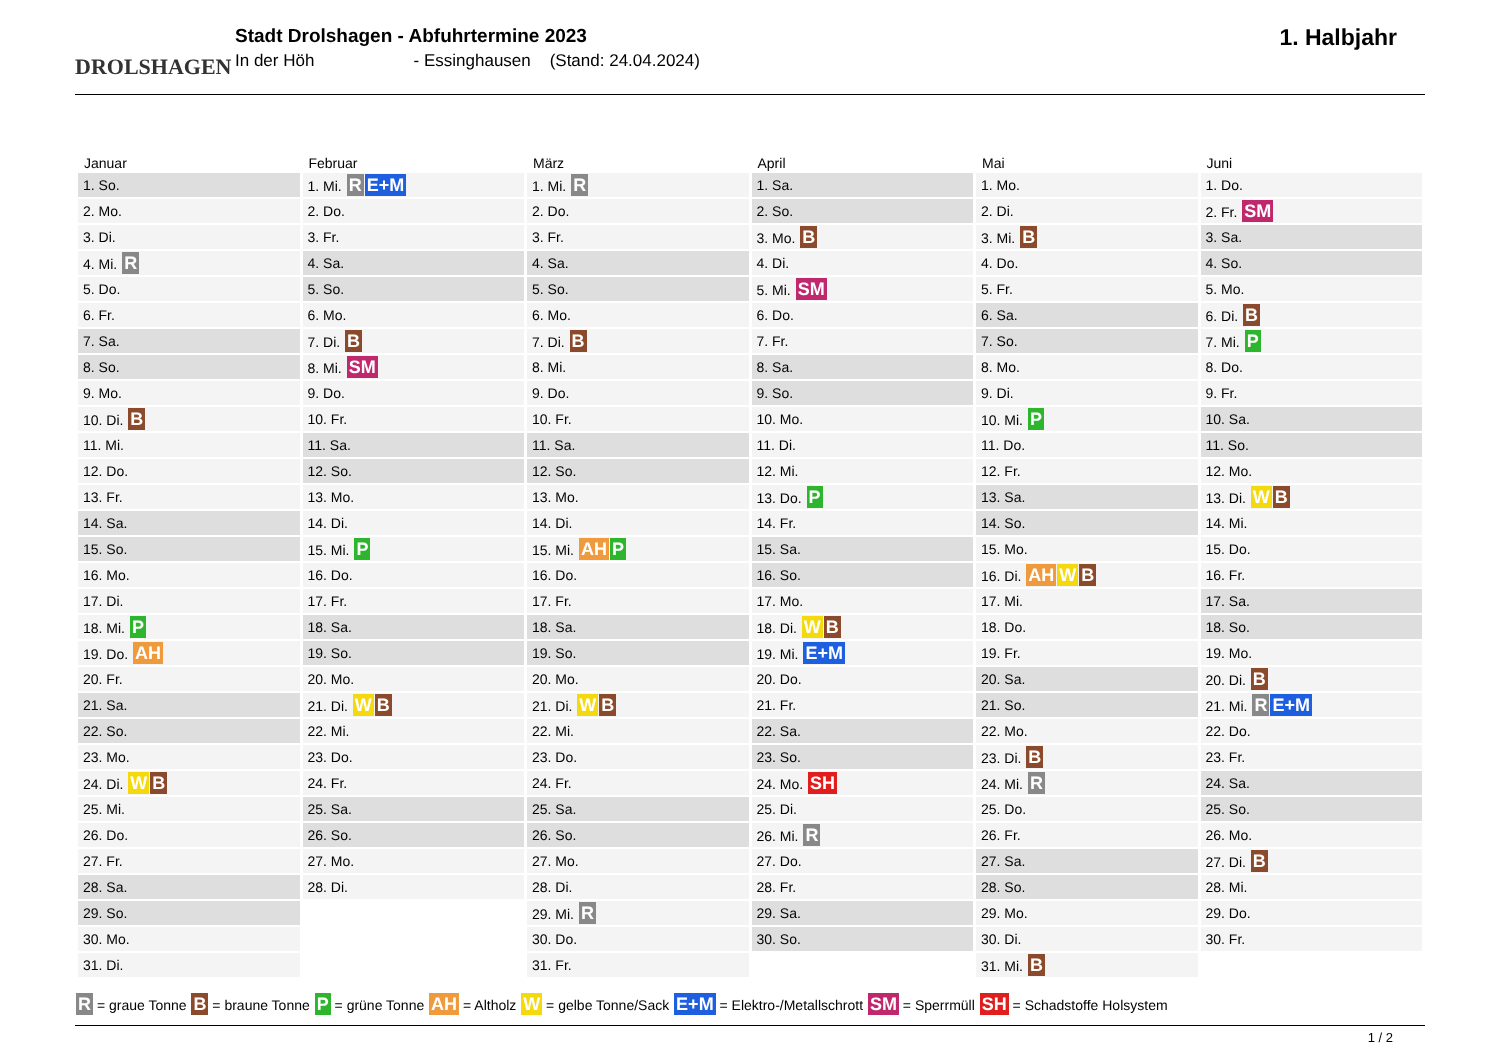DROLSHAGEN
Stadt Drolshagen - Abfuhrtermine 2023
In der Höh - Essinghausen (Stand: 24.04.2024)
1. Halbjahr
| Januar | Februar | März | April | Mai | Juni |
| --- | --- | --- | --- | --- | --- |
| 1. So. | 1. Mi. R E+M | 1. Mi. R | 1. Sa. | 1. Mo. | 1. Do. |
| 2. Mo. | 2. Do. | 2. Do. | 2. So. | 2. Di. | 2. Fr. SM |
| 3. Di. | 3. Fr. | 3. Fr. | 3. Mo. B | 3. Mi. B | 3. Sa. |
| 4. Mi. R | 4. Sa. | 4. Sa. | 4. Di. | 4. Do. | 4. So. |
| 5. Do. | 5. So. | 5. So. | 5. Mi. SM | 5. Fr. | 5. Mo. |
| 6. Fr. | 6. Mo. | 6. Mo. | 6. Do. | 6. Sa. | 6. Di. B |
| 7. Sa. | 7. Di. B | 7. Di. B | 7. Fr. | 7. So. | 7. Mi. P |
| 8. So. | 8. Mi. SM | 8. Mi. | 8. Sa. | 8. Mo. | 8. Do. |
| 9. Mo. | 9. Do. | 9. Do. | 9. So. | 9. Di. | 9. Fr. |
| 10. Di. B | 10. Fr. | 10. Fr. | 10. Mo. | 10. Mi. P | 10. Sa. |
| 11. Mi. | 11. Sa. | 11. Sa. | 11. Di. | 11. Do. | 11. So. |
| 12. Do. | 12. So. | 12. So. | 12. Mi. | 12. Fr. | 12. Mo. |
| 13. Fr. | 13. Mo. | 13. Mo. | 13. Do. P | 13. Sa. | 13. Di. W B |
| 14. Sa. | 14. Di. | 14. Di. | 14. Fr. | 14. So. | 14. Mi. |
| 15. So. | 15. Mi. P | 15. Mi. AH P | 15. Sa. | 15. Mo. | 15. Do. |
| 16. Mo. | 16. Do. | 16. Do. | 16. So. | 16. Di. AH W B | 16. Fr. |
| 17. Di. | 17. Fr. | 17. Fr. | 17. Mo. | 17. Mi. | 17. Sa. |
| 18. Mi. P | 18. Sa. | 18. Sa. | 18. Di. W B | 18. Do. | 18. So. |
| 19. Do. AH | 19. So. | 19. So. | 19. Mi. E+M | 19. Fr. | 19. Mo. |
| 20. Fr. | 20. Mo. | 20. Mo. | 20. Do. | 20. Sa. | 20. Di. B |
| 21. Sa. | 21. Di. W B | 21. Di. W B | 21. Fr. | 21. So. | 21. Mi. R E+M |
| 22. So. | 22. Mi. | 22. Mi. | 22. Sa. | 22. Mo. | 22. Do. |
| 23. Mo. | 23. Do. | 23. Do. | 23. So. | 23. Di. B | 23. Fr. |
| 24. Di. W B | 24. Fr. | 24. Fr. | 24. Mo. SH | 24. Mi. R | 24. Sa. |
| 25. Mi. | 25. Sa. | 25. Sa. | 25. Di. | 25. Do. | 25. So. |
| 26. Do. | 26. So. | 26. So. | 26. Mi. R | 26. Fr. | 26. Mo. |
| 27. Fr. | 27. Mo. | 27. Mo. | 27. Do. | 27. Sa. | 27. Di. B |
| 28. Sa. | 28. Di. | 28. Di. | 28. Fr. | 28. So. | 28. Mi. |
| 29. So. | | 29. Mi. R | 29. Sa. | 29. Mo. | 29. Do. |
| 30. Mo. | | 30. Do. | 30. So. | 30. Di. | 30. Fr. |
| 31. Di. | | 31. Fr. | | 31. Mi. B | |
R = graue Tonne B = braune Tonne P = grüne Tonne AH = Altholz W = gelbe Tonne/Sack E+M = Elektro-/Metallschrott SM = Sperrmüll SH = Schadstoffe Holsystem
1 / 2